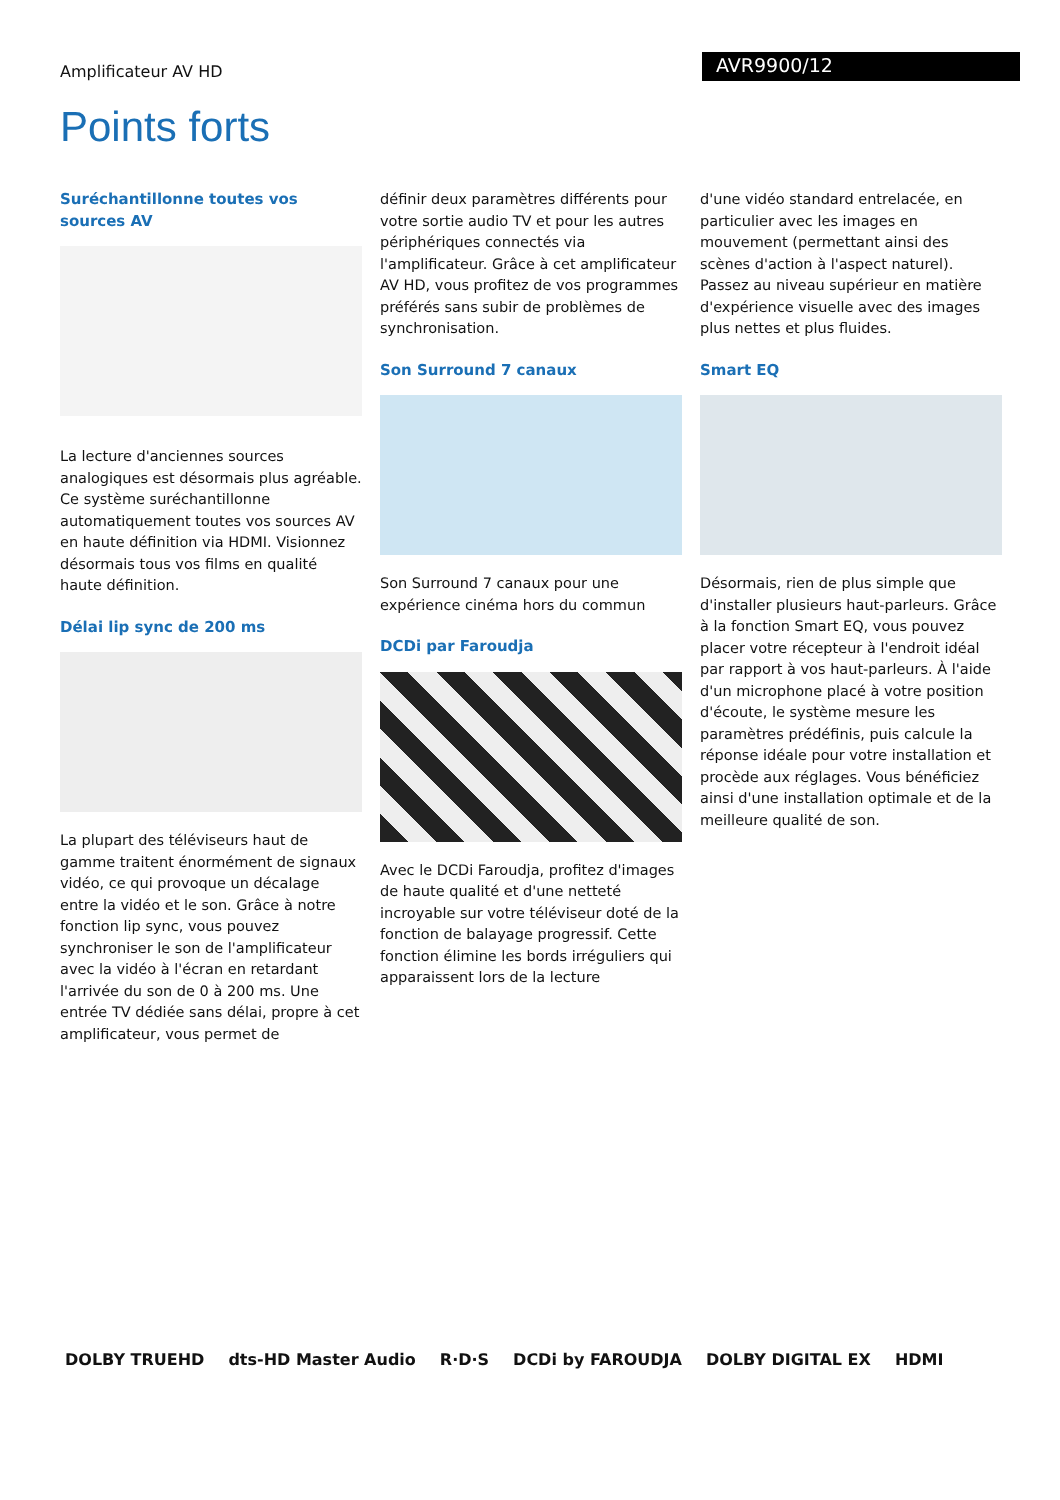Amplificateur AV HD
AVR9900/12
Points forts
Suréchantillonne toutes vos sources AV
La lecture d'anciennes sources analogiques est désormais plus agréable. Ce système suréchantillonne automatiquement toutes vos sources AV en haute définition via HDMI. Visionnez désormais tous vos films en qualité haute définition.
Délai lip sync de 200 ms
La plupart des téléviseurs haut de gamme traitent énormément de signaux vidéo, ce qui provoque un décalage entre la vidéo et le son. Grâce à notre fonction lip sync, vous pouvez synchroniser le son de l'amplificateur avec la vidéo à l'écran en retardant l'arrivée du son de 0 à 200 ms. Une entrée TV dédiée sans délai, propre à cet amplificateur, vous permet de
définir deux paramètres différents pour votre sortie audio TV et pour les autres périphériques connectés via l'amplificateur. Grâce à cet amplificateur AV HD, vous profitez de vos programmes préférés sans subir de problèmes de synchronisation.
Son Surround 7 canaux
Son Surround 7 canaux pour une expérience cinéma hors du commun
DCDi par Faroudja
Avec le DCDi Faroudja, profitez d'images de haute qualité et d'une netteté incroyable sur votre téléviseur doté de la fonction de balayage progressif. Cette fonction élimine les bords irréguliers qui apparaissent lors de la lecture
d'une vidéo standard entrelacée, en particulier avec les images en mouvement (permettant ainsi des scènes d'action à l'aspect naturel). Passez au niveau supérieur en matière d'expérience visuelle avec des images plus nettes et plus fluides.
Smart EQ
Désormais, rien de plus simple que d'installer plusieurs haut-parleurs. Grâce à la fonction Smart EQ, vous pouvez placer votre récepteur à l'endroit idéal par rapport à vos haut-parleurs. À l'aide d'un microphone placé à votre position d'écoute, le système mesure les paramètres prédéfinis, puis calcule la réponse idéale pour votre installation et procède aux réglages. Vous bénéficiez ainsi d'une installation optimale et de la meilleure qualité de son.
DOLBY TRUEHD dts-HD Master Audio R·D·S DCDi by FAROUDJA DOLBY DIGITAL EX HDMI